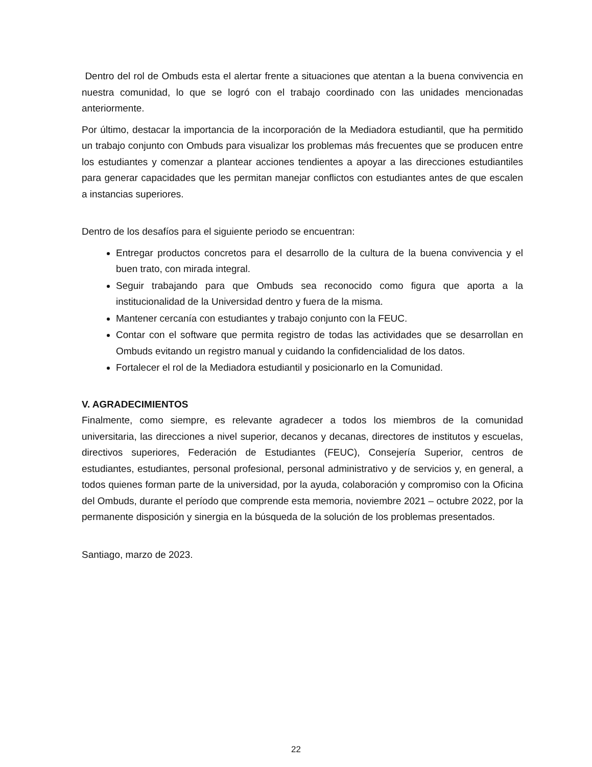Dentro del rol de Ombuds esta el alertar frente a situaciones que atentan a la buena convivencia en nuestra comunidad, lo que se logró con el trabajo coordinado con las unidades mencionadas anteriormente.
Por último, destacar la importancia de la incorporación de la Mediadora estudiantil, que ha permitido un trabajo conjunto con Ombuds para visualizar los problemas más frecuentes que se producen entre los estudiantes y comenzar a plantear acciones tendientes a apoyar a las direcciones estudiantiles para generar capacidades que les permitan manejar conflictos con estudiantes antes de que escalen a instancias superiores.
Dentro de los desafíos para el siguiente periodo se encuentran:
Entregar productos concretos para el desarrollo de la cultura de la buena convivencia y el buen trato, con mirada integral.
Seguir trabajando para que Ombuds sea reconocido como figura que aporta a la institucionalidad de la Universidad dentro y fuera de la misma.
Mantener cercanía con estudiantes y trabajo conjunto con la FEUC.
Contar con el software que permita registro de todas las actividades que se desarrollan en Ombuds evitando un registro manual y cuidando la confidencialidad de los datos.
Fortalecer el rol de la Mediadora estudiantil y posicionarlo en la Comunidad.
V. AGRADECIMIENTOS
Finalmente, como siempre, es relevante agradecer a todos los miembros de la comunidad universitaria, las direcciones a nivel superior, decanos y decanas, directores de institutos y escuelas, directivos superiores, Federación de Estudiantes (FEUC), Consejería Superior, centros de estudiantes, estudiantes, personal profesional, personal administrativo y de servicios y, en general, a todos quienes forman parte de la universidad, por la ayuda, colaboración y compromiso con la Oficina del Ombuds, durante el período que comprende esta memoria, noviembre 2021 – octubre 2022, por la permanente disposición y sinergia en la búsqueda de la solución de los problemas presentados.
Santiago, marzo de 2023.
22